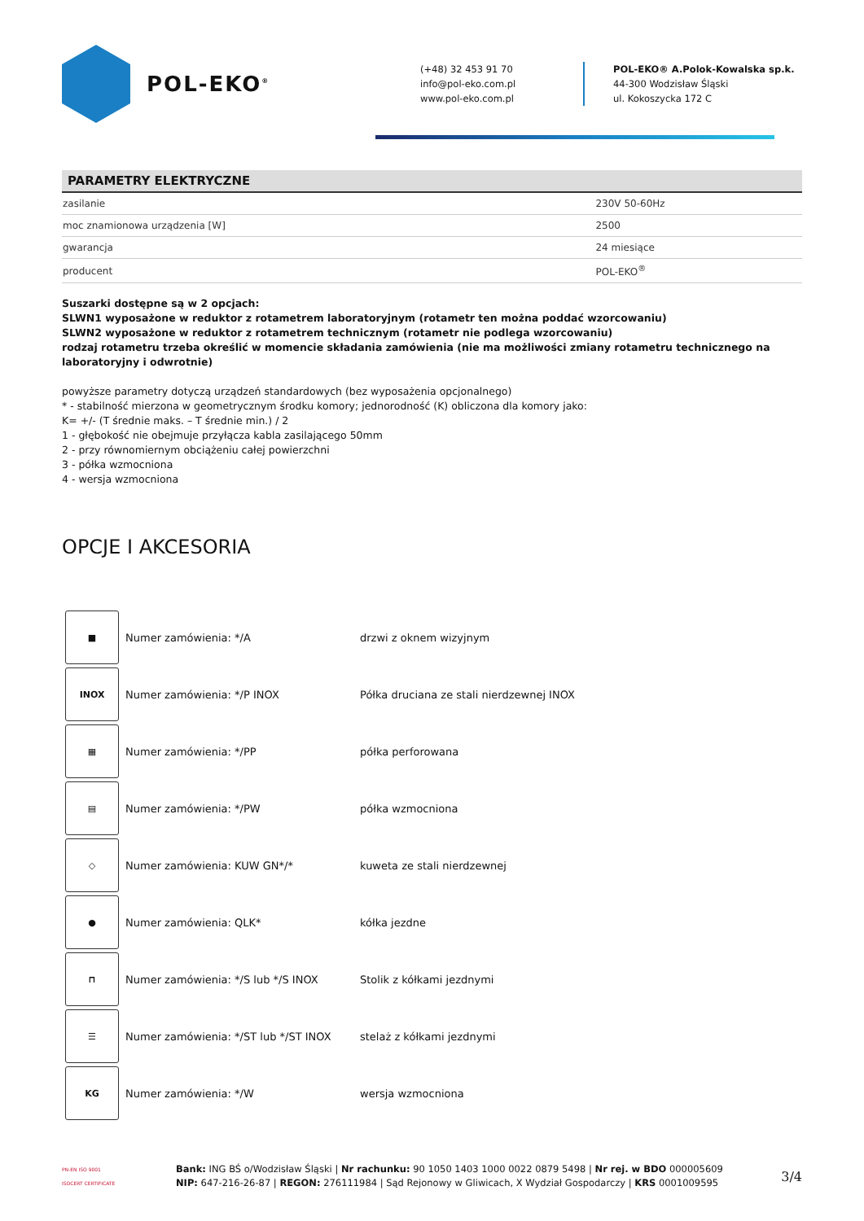POL-EKO<sup>®</sup>
(+48) 32 453 91 70
info@pol-eko.com.pl
www.pol-eko.com.pl
POL-EKO® A.Polok-Kowalska sp.k.
44-300 Wodzisław Śląski
ul. Kokoszycka 172 C
PARAMETRY ELEKTRYCZNE
| zasilanie | 230V 50-60Hz |
| moc znamionowa urządzenia [W] | 2500 |
| gwarancja | 24 miesiące |
| producent | POL-EKO<sup>®</sup> |
Suszarki dostępne są w 2 opcjach:
SLWN1 wyposażone w reduktor z rotametrem laboratoryjnym (rotametr ten można poddać wzorcowaniu)
SLWN2 wyposażone w reduktor z rotametrem technicznym (rotametr nie podlega wzorcowaniu)
rodzaj rotametru trzeba określić w momencie składania zamówienia (nie ma możliwości zmiany rotametru technicznego na laboratoryjny i odwrotnie)
powyższe parametry dotyczą urządzeń standardowych (bez wyposażenia opcjonalnego)
* - stabilność mierzona w geometrycznym środku komory; jednorodność (K) obliczona dla komory jako:
K= +/- (T średnie maks. – T średnie min.) / 2
1 - głębokość nie obejmuje przyłącza kabla zasilającego 50mm
2 - przy równomiernym obciążeniu całej powierzchni
3 - półka wzmocniona
4 - wersja wzmocniona
OPCJE I AKCESORIA
| ■ | Numer zamówienia: */A | drzwi z oknem wizyjnym |
| INOX | Numer zamówienia: */P INOX | Półka druciana ze stali nierdzewnej INOX |
| ▦ | Numer zamówienia: */PP | półka perforowana |
| ▤ | Numer zamówienia: */PW | półka wzmocniona |
| ◇ | Numer zamówienia: KUW GN*/* | kuweta ze stali nierdzewnej |
| ● | Numer zamówienia: QLK* | kółka jezdne |
| ⊓ | Numer zamówienia: */S lub */S INOX | Stolik z kółkami jezdnymi |
| ☰ | Numer zamówienia: */ST lub */ST INOX | stelaż z kółkami jezdnymi |
| KG | Numer zamówienia: */W | wersja wzmocniona |
PN-EN ISO 9001
ISOCERT CERTIFICATE
Bank: ING BŚ o/Wodzisław Śląski | Nr rachunku: 90 1050 1403 1000 0022 0879 5498 | Nr rej. w BDO 000005609
NIP: 647-216-26-87 | REGON: 276111984 | Sąd Rejonowy w Gliwicach, X Wydział Gospodarczy | KRS 0001009595
3/4